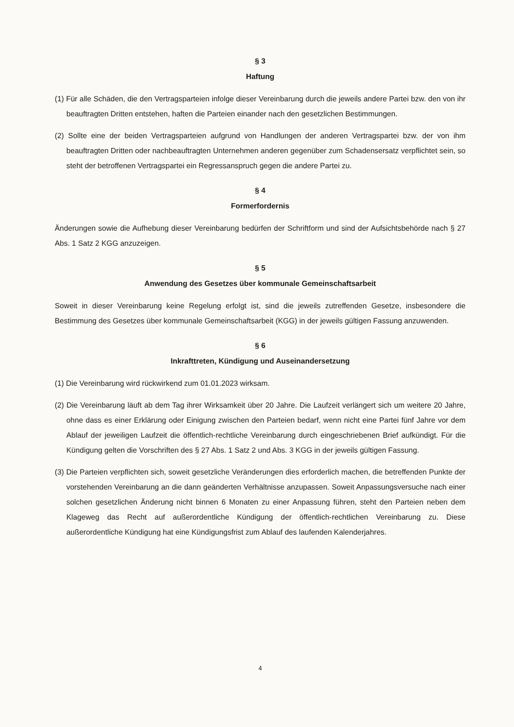§ 3
Haftung
(1) Für alle Schäden, die den Vertragsparteien infolge dieser Vereinbarung durch die jeweils andere Partei bzw. den von ihr beauftragten Dritten entstehen, haften die Parteien einander nach den gesetzlichen Bestimmungen.
(2) Sollte eine der beiden Vertragsparteien aufgrund von Handlungen der anderen Vertragspartei bzw. der von ihm beauftragten Dritten oder nachbeauftragten Unternehmen anderen gegenüber zum Schadensersatz verpflichtet sein, so steht der betroffenen Vertragspartei ein Regressanspruch gegen die andere Partei zu.
§ 4
Formerfordernis
Änderungen sowie die Aufhebung dieser Vereinbarung bedürfen der Schriftform und sind der Aufsichtsbehörde nach § 27 Abs. 1 Satz 2 KGG anzuzeigen.
§ 5
Anwendung des Gesetzes über kommunale Gemeinschaftsarbeit
Soweit in dieser Vereinbarung keine Regelung erfolgt ist, sind die jeweils zutreffenden Gesetze, insbesondere die Bestimmung des Gesetzes über kommunale Gemeinschaftsarbeit (KGG) in der jeweils gültigen Fassung anzuwenden.
§ 6
Inkrafttreten, Kündigung und Auseinandersetzung
(1) Die Vereinbarung wird rückwirkend zum 01.01.2023 wirksam.
(2) Die Vereinbarung läuft ab dem Tag ihrer Wirksamkeit über 20 Jahre. Die Laufzeit verlängert sich um weitere 20 Jahre, ohne dass es einer Erklärung oder Einigung zwischen den Parteien bedarf, wenn nicht eine Partei fünf Jahre vor dem Ablauf der jeweiligen Laufzeit die öffentlich-rechtliche Vereinbarung durch eingeschriebenen Brief aufkündigt. Für die Kündigung gelten die Vorschriften des § 27 Abs. 1 Satz 2 und Abs. 3 KGG in der jeweils gültigen Fassung.
(3) Die Parteien verpflichten sich, soweit gesetzliche Veränderungen dies erforderlich machen, die betreffenden Punkte der vorstehenden Vereinbarung an die dann geänderten Verhältnisse anzupassen. Soweit Anpassungsversuche nach einer solchen gesetzlichen Änderung nicht binnen 6 Monaten zu einer Anpassung führen, steht den Parteien neben dem Klageweg das Recht auf außerordentliche Kündigung der öffentlich-rechtlichen Vereinbarung zu. Diese außerordentliche Kündigung hat eine Kündigungsfrist zum Ablauf des laufenden Kalenderjahres.
4